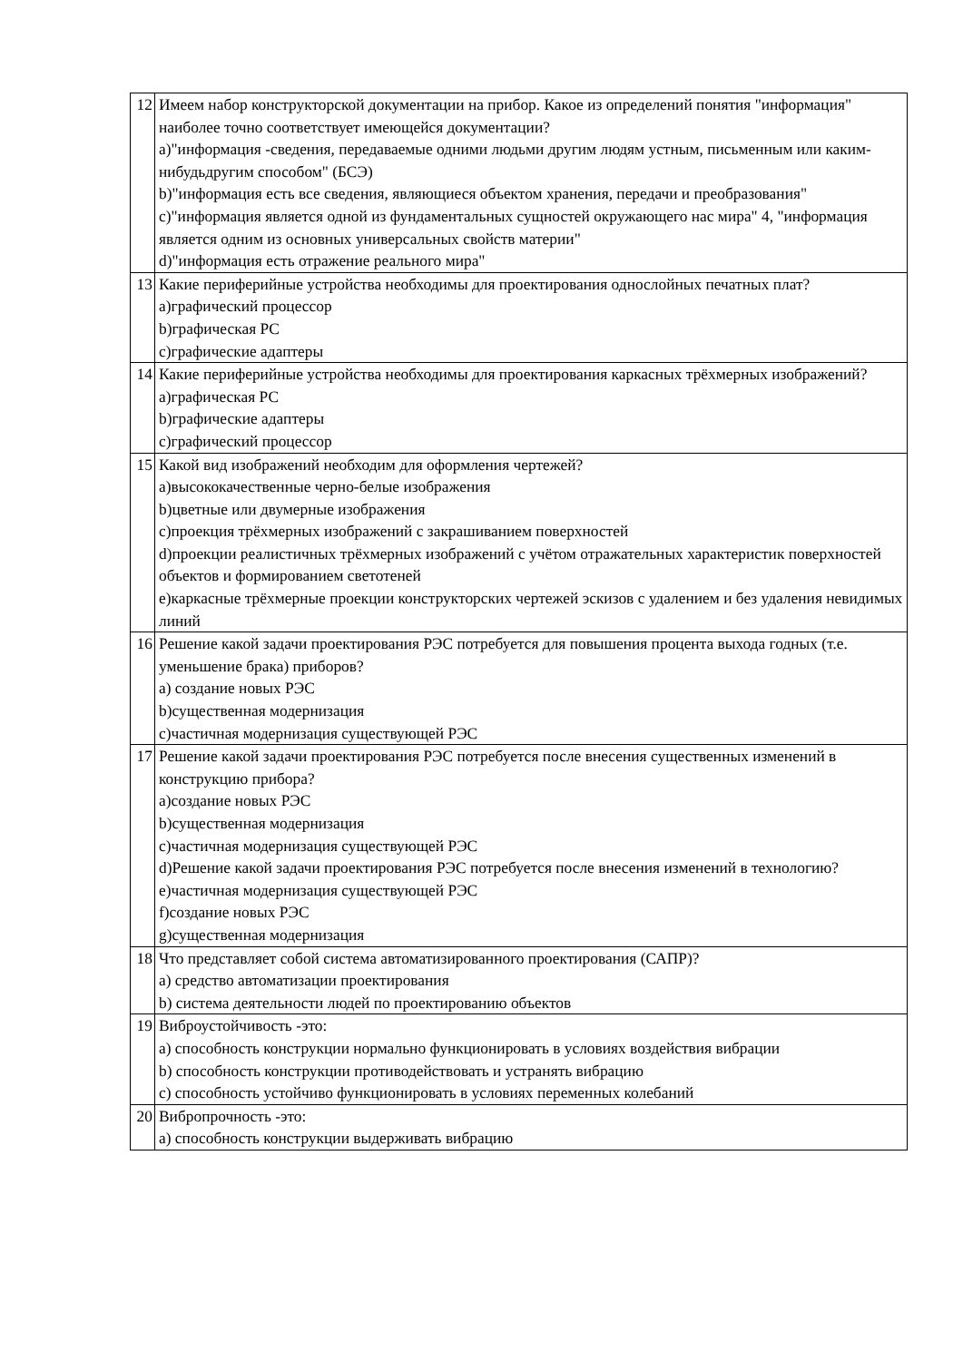| 12 | Имеем набор конструкторской документации на прибор. Какое из определений понятия "информация" наиболее точно соответствует имеющейся документации? a)"информация -сведения, передаваемые одними людьми другим людям устным, письменным или каким-нибудьдругим способом" (БСЭ) b)"информация есть все сведения, являющиеся объектом хранения, передачи и преобразования" c)"информация является одной из фундаментальных сущностей окружающего нас мира" 4, "информация является одним из основных универсальных свойств материи" d)"информация есть отражение реального мира" |
| 13 | Какие периферийные устройства необходимы для проектирования однослойных печатных плат? a)графический процессор b)графическая РС c)графические адаптеры |
| 14 | Какие периферийные устройства необходимы для проектирования каркасных трёхмерных изображений? a)графическая РС b)графические адаптеры c)графический процессор |
| 15 | Какой вид изображений необходим для оформления чертежей? a)высококачественные черно-белые изображения b)цветные или двумерные изображения c)проекция трёхмерных изображений с закрашиванием поверхностей d)проекции реалистичных трёхмерных изображений с учётом отражательных характеристик поверхностей объектов и формированием светотеней e)каркасные трёхмерные проекции конструкторских чертежей эскизов с удалением и без удаления невидимых линий |
| 16 | Решение какой задачи проектирования РЭС потребуется для повышения процента выхода годных (т.е. уменьшение брака) приборов? a) создание новых РЭС b)существенная модернизация c)частичная модернизация существующей РЭС |
| 17 | Решение какой задачи проектирования РЭС потребуется после внесения существенных изменений в конструкцию прибора? a)создание новых РЭС b)существенная модернизация c)частичная модернизация существующей РЭС d)Решение какой задачи проектирования РЭС потребуется после внесения изменений в технологию? e)частичная модернизация существующей РЭС f)создание новых РЭС g)существенная модернизация |
| 18 | Что представляет собой система автоматизированного проектирования (САПР)? a) средство автоматизации проектирования b) система деятельности людей по проектированию объектов |
| 19 | Виброустойчивость -это: a) способность конструкции нормально функционировать в условиях воздействия вибрации b) способность конструкции противодействовать и устранять вибрацию c) способность устойчиво функционировать в условиях переменных колебаний |
| 20 | Вибропрочность -это: a) способность конструкции выдерживать вибрацию |